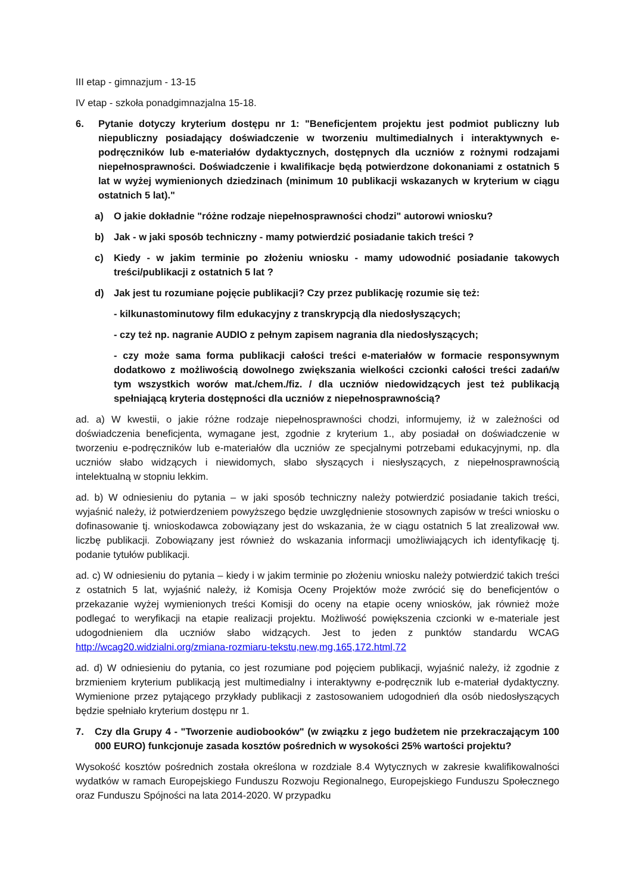III etap - gimnazjum - 13-15
IV etap - szkoła ponadgimnazjalna 15-18.
6. Pytanie dotyczy kryterium dostępu nr 1: "Beneficjentem projektu jest podmiot publiczny lub niepubliczny posiadający doświadczenie w tworzeniu multimedialnych i interaktywnych e-podręczników lub e-materiałów dydaktycznych, dostępnych dla uczniów z rożnymi rodzajami niepełnosprawności. Doświadczenie i kwalifikacje będą potwierdzone dokonaniami z ostatnich 5 lat w wyżej wymienionych dziedzinach (minimum 10 publikacji wskazanych w kryterium w ciągu ostatnich 5 lat)."
a) O jakie dokładnie "różne rodzaje niepełnosprawności chodzi" autorowi wniosku?
b) Jak - w jaki sposób techniczny - mamy potwierdzić posiadanie takich treści ?
c) Kiedy - w jakim terminie po złożeniu wniosku - mamy udowodnić posiadanie takowych treści/publikacji z ostatnich 5 lat ?
d) Jak jest tu rozumiane pojęcie publikacji? Czy przez publikację rozumie się też:
- kilkunastominutowy film edukacyjny z transkrypcją dla niedosłyszących;
- czy też np. nagranie AUDIO z pełnym zapisem nagrania dla niedosłyszących;
- czy może sama forma publikacji całości treści e-materiałów w formacie responsywnym dodatkowo z możliwością dowolnego zwiększania wielkości czcionki całości treści zadań/w tym wszystkich worów mat./chem./fiz. / dla uczniów niedowidzących jest też publikacją spełniającą kryteria dostępności dla uczniów z niepełnosprawnością?
ad. a) W kwestii, o jakie różne rodzaje niepełnosprawności chodzi, informujemy, iż w zależności od doświadczenia beneficjenta, wymagane jest, zgodnie z kryterium 1., aby posiadał on doświadczenie w tworzeniu e-podręczników lub e-materiałów dla uczniów ze specjalnymi potrzebami edukacyjnymi, np. dla uczniów słabo widzących i niewidomych, słabo słyszących i niesłyszących, z niepełnosprawnością intelektualną w stopniu lekkim.
ad. b) W odniesieniu do pytania – w jaki sposób techniczny należy potwierdzić posiadanie takich treści, wyjaśnić należy, iż potwierdzeniem powyższego będzie uwzględnienie stosownych zapisów w treści wniosku o dofinasowanie tj. wnioskodawca zobowiązany jest do wskazania, że w ciągu ostatnich 5 lat zrealizował ww. liczbę publikacji. Zobowiązany jest również do wskazania informacji umożliwiających ich identyfikację tj. podanie tytułów publikacji.
ad. c) W odniesieniu do pytania – kiedy i w jakim terminie po złożeniu wniosku należy potwierdzić takich treści z ostatnich 5 lat, wyjaśnić należy, iż Komisja Oceny Projektów może zwrócić się do beneficjentów o przekazanie wyżej wymienionych treści Komisji do oceny na etapie oceny wniosków, jak również może podlegać to weryfikacji na etapie realizacji projektu. Możliwość powiększenia czcionki w e-materiale jest udogodnieniem dla uczniów słabo widzących. Jest to jeden z punktów standardu WCAG http://wcag20.widzialni.org/zmiana-rozmiaru-tekstu,new,mg,165,172.html,72
ad. d) W odniesieniu do pytania, co jest rozumiane pod pojęciem publikacji, wyjaśnić należy, iż zgodnie z brzmieniem kryterium publikacją jest multimedialny i interaktywny e-podręcznik lub e-materiał dydaktyczny. Wymienione przez pytającego przykłady publikacji z zastosowaniem udogodnień dla osób niedosłyszących będzie spełniało kryterium dostępu nr 1.
7. Czy dla Grupy 4 - "Tworzenie audiobooków" (w związku z jego budżetem nie przekraczającym 100 000 EURO) funkcjonuje zasada kosztów pośrednich w wysokości 25% wartości projektu?
Wysokość kosztów pośrednich została określona w rozdziale 8.4 Wytycznych w zakresie kwalifikowalności wydatków w ramach Europejskiego Funduszu Rozwoju Regionalnego, Europejskiego Funduszu Społecznego oraz Funduszu Spójności na lata 2014-2020. W przypadku